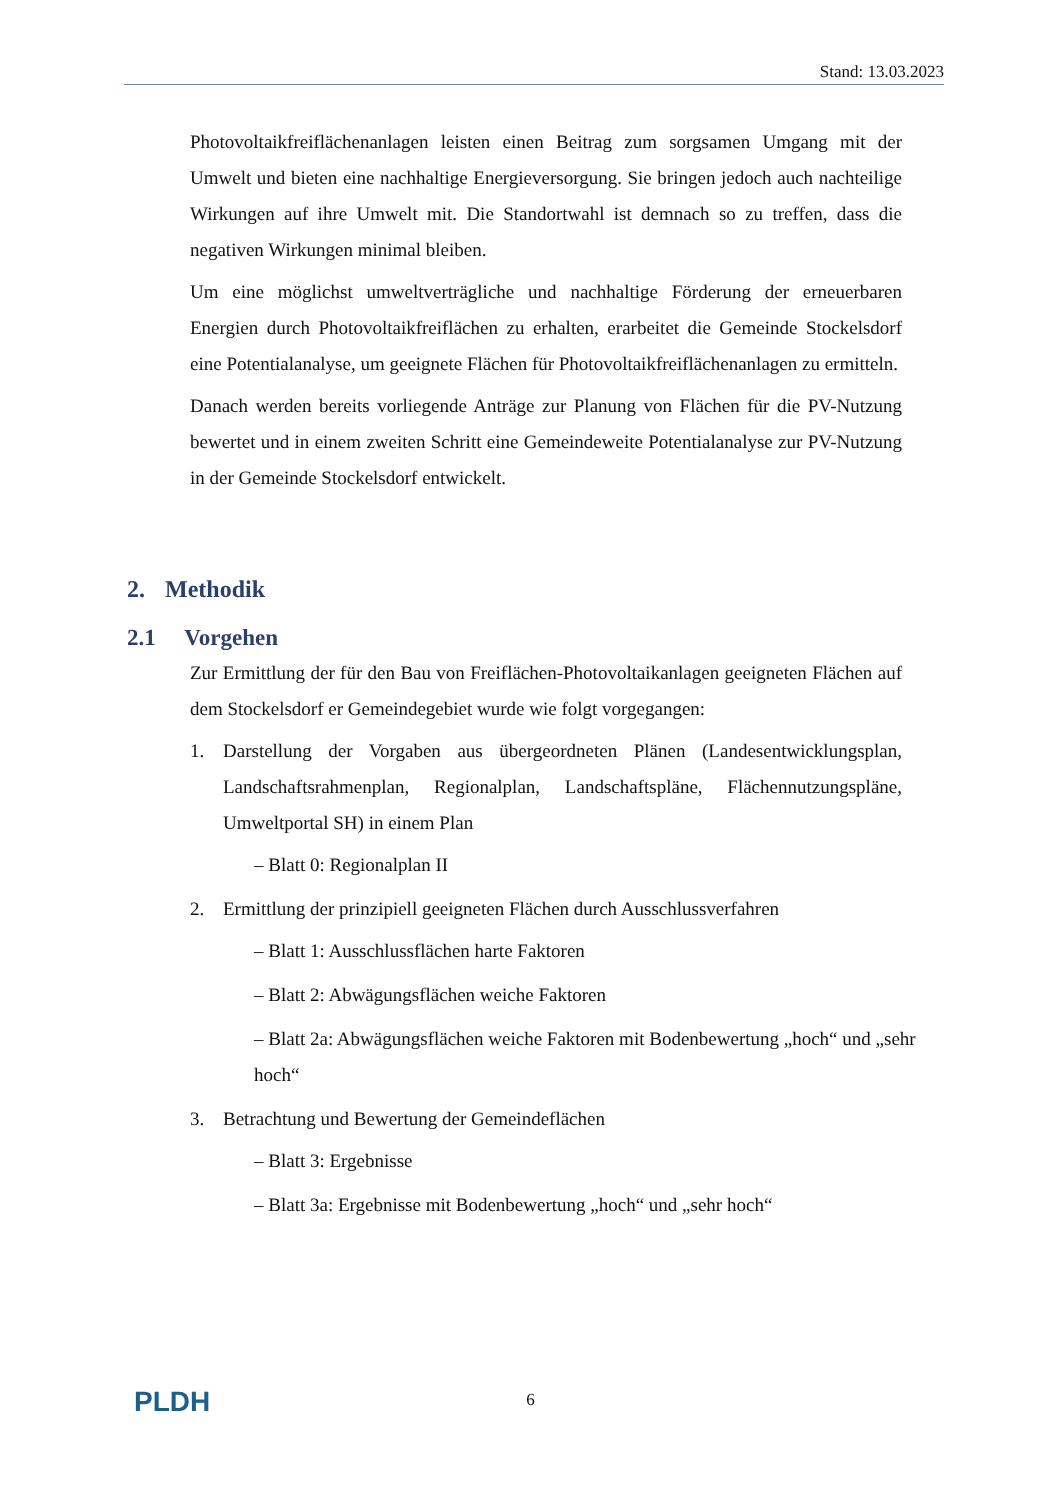Stand: 13.03.2023
Photovoltaikfreiflächenanlagen leisten einen Beitrag zum sorgsamen Umgang mit der Umwelt und bieten eine nachhaltige Energieversorgung. Sie bringen jedoch auch nachteilige Wirkungen auf ihre Umwelt mit. Die Standortwahl ist demnach so zu treffen, dass die negativen Wirkungen minimal bleiben.
Um eine möglichst umweltverträgliche und nachhaltige Förderung der erneuerbaren Energien durch Photovoltaikfreiflächen zu erhalten, erarbeitet die Gemeinde Stockelsdorf eine Potentialanalyse, um geeignete Flächen für Photovoltaikfreiflächenanlagen zu ermitteln.
Danach werden bereits vorliegende Anträge zur Planung von Flächen für die PV-Nutzung bewertet und in einem zweiten Schritt eine Gemeindeweite Potentialanalyse zur PV-Nutzung in der Gemeinde Stockelsdorf entwickelt.
2. Methodik
2.1 Vorgehen
Zur Ermittlung der für den Bau von Freiflächen-Photovoltaikanlagen geeigneten Flächen auf dem Stockelsdorf er Gemeindegebiet wurde wie folgt vorgegangen:
1. Darstellung der Vorgaben aus übergeordneten Plänen (Landesentwicklungsplan, Landschaftsrahmenplan, Regionalplan, Landschaftspläne, Flächennutzungspläne, Umweltportal SH) in einem Plan
– Blatt 0: Regionalplan II
2. Ermittlung der prinzipiell geeigneten Flächen durch Ausschlussverfahren
– Blatt 1: Ausschlussflächen harte Faktoren
– Blatt 2: Abwägungsflächen weiche Faktoren
– Blatt 2a: Abwägungsflächen weiche Faktoren mit Bodenbewertung „hoch“ und „sehr hoch“
3. Betrachtung und Bewertung der Gemeindeflächen
– Blatt 3: Ergebnisse
– Blatt 3a: Ergebnisse mit Bodenbewertung „hoch“ und „sehr hoch“
PLDH 6